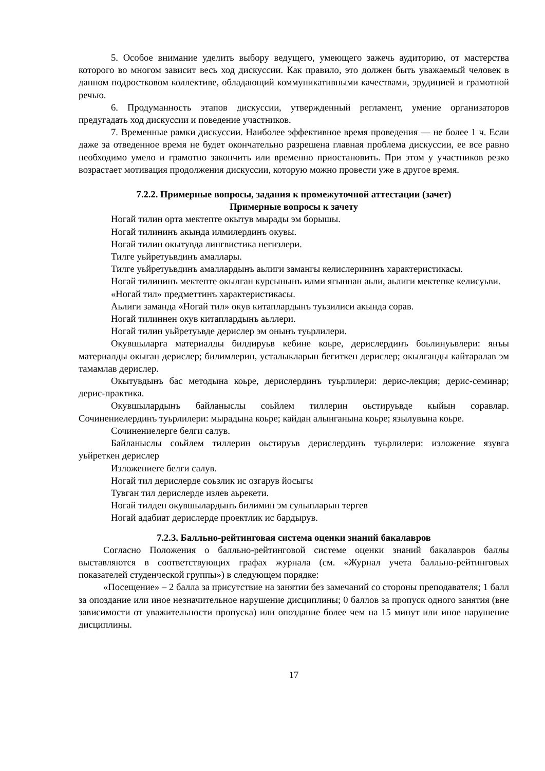5. Особое внимание уделить выбору ведущего, умеющего зажечь аудиторию, от мастерства которого во многом зависит весь ход дискуссии. Как правило, это должен быть уважаемый человек в данном подростковом коллективе, обладающий коммуникативными качествами, эрудицией и грамотной речью.
6. Продуманность этапов дискуссии, утвержденный регламент, умение организаторов предугадать ход дискуссии и поведение участников.
7. Временные рамки дискуссии. Наиболее эффективное время проведения — не более 1 ч. Если даже за отведенное время не будет окончательно разрешена главная проблема дискуссии, ее все равно необходимо умело и грамотно закончить или временно приостановить. При этом у участников резко возрастает мотивация продолжения дискуссии, которую можно провести уже в другое время.
7.2.2. Примерные вопросы, задания к промежуточной аттестации (зачет)
Примерные вопросы к зачету
Ногай тилин орта мектепте окытув мырады эм борышы.
Ногай тилининъ акында илмилердинъ окувы.
Ногай тилин окытувда лингвистика негизлери.
Тилге уьйретуьвдинъ амаллары.
Тилге уьйретуьвдинъ амаллардынъ аьлиги замангы келислерининъ характеристикасы.
Ногай тилининъ мектепте окылган курсынынъ илми ягыннан аьли, аьлиги мектепке келисуьви.
«Ногай тил» предметтинъ характеристикасы.
Аьлиги заманда «Ногай тил» окув китаплардынъ туьзилиси акында сорав.
Ногай тилиннен окув китаплардынъ аьллери.
Ногай тилин уьйретуьвде дерислер эм онынъ туьрлилери.
Окувшыларга материалды билдируьв кебине коьре, дерислердинъ боьлинуьвлери: янъы материалды окыган дерислер; билимлерин, усталыкларын бегиткен дерислер; окылганды кайтаралав эм тамамлав дерислер.
Окытувдынъ бас методына коьре, дерислердинъ туьрлилери: дерис-лекция; дерис-семинар; дерис-практика.
Окувшылардынъ байланыслы соьйлем тиллерин оьстируьвде кыйын соравлар. Сочинениелердинъ туьрлилери: мырадына коьре; кайдан алынганына коьре; язылувына коьре.
Сочинениелерге белги салув.
Байланыслы соьйлем тиллерин оьстируьв дерислердинъ туьрлилери: изложение язувга уьйреткен дерислер
Изложениеге белги салув.
Ногай тил дерислерде соьзлик ис озгарув йосыгы
Тувган тил дерислерде излев аьрекети.
Ногай тилден окувшылардынъ билимин эм сулыпларын тергев
Ногай адабиат дерислерде проектлик ис бардырув.
7.2.3. Балльно-рейтинговая система оценки знаний бакалавров
Согласно Положения о балльно-рейтинговой системе оценки знаний бакалавров баллы выставляются в соответствующих графах журнала (см. «Журнал учета балльно-рейтинговых показателей студенческой группы») в следующем порядке:
«Посещение» – 2 балла за присутствие на занятии без замечаний со стороны преподавателя; 1 балл за опоздание или иное незначительное нарушение дисциплины; 0 баллов за пропуск одного занятия (вне зависимости от уважительности пропуска) или опоздание более чем на 15 минут или иное нарушение дисциплины.
17